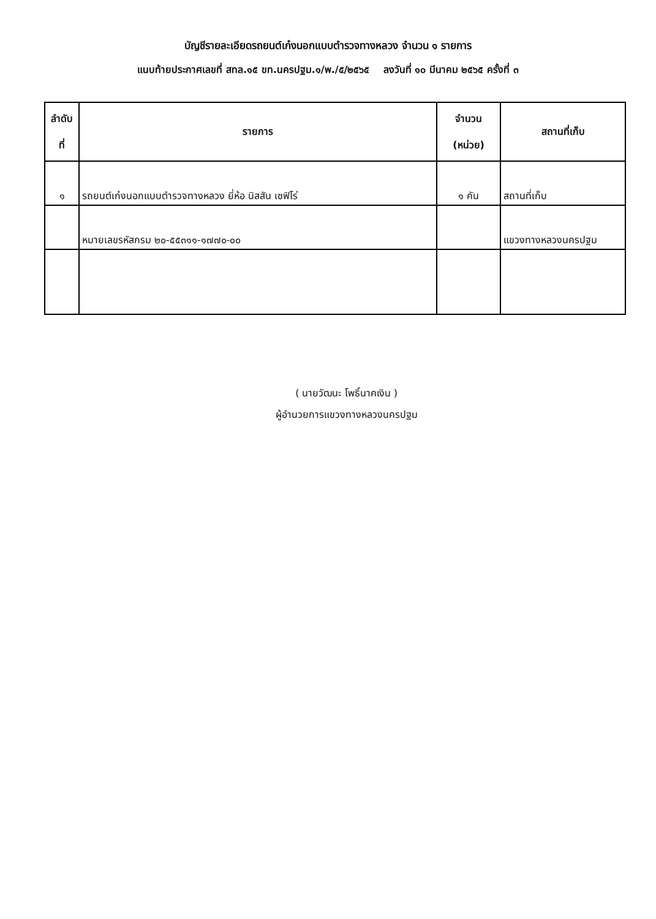บัญชีรายละเอียดรถยนต์เก๋งนอกแบบตำรวจทางหลวง จำนวน ๑ รายการ
แนบท้ายประกาศเลขที่ สทล.๑๕ ขท.นครปฐม.๑/พ./๕/๒๕๖๕ ลงวันที่ ๑๐ มีนาคม ๒๕๖๕ ครั้งที่ ๓
| ลำดับ ที่ | รายการ | จำนวน (หน่วย) | สถานที่เก็บ |
| --- | --- | --- | --- |
| ๑ | รถยนต์เก๋งนอกแบบตำรวจทางหลวง ยี่ห้อ นิสสัน เซฟิโร่ | ๑ คัน | สถานที่เก็บ |
| | หมายเลขรหัสกรม ๒๐-๕๕๓๑๑-๑๗๗๐-๐๐ | | แขวงทางหลวงนครปฐม |
( นายวัฒนะ โพธิ์นาคเงิน )
ผู้อำนวยการแขวงทางหลวงนครปฐม